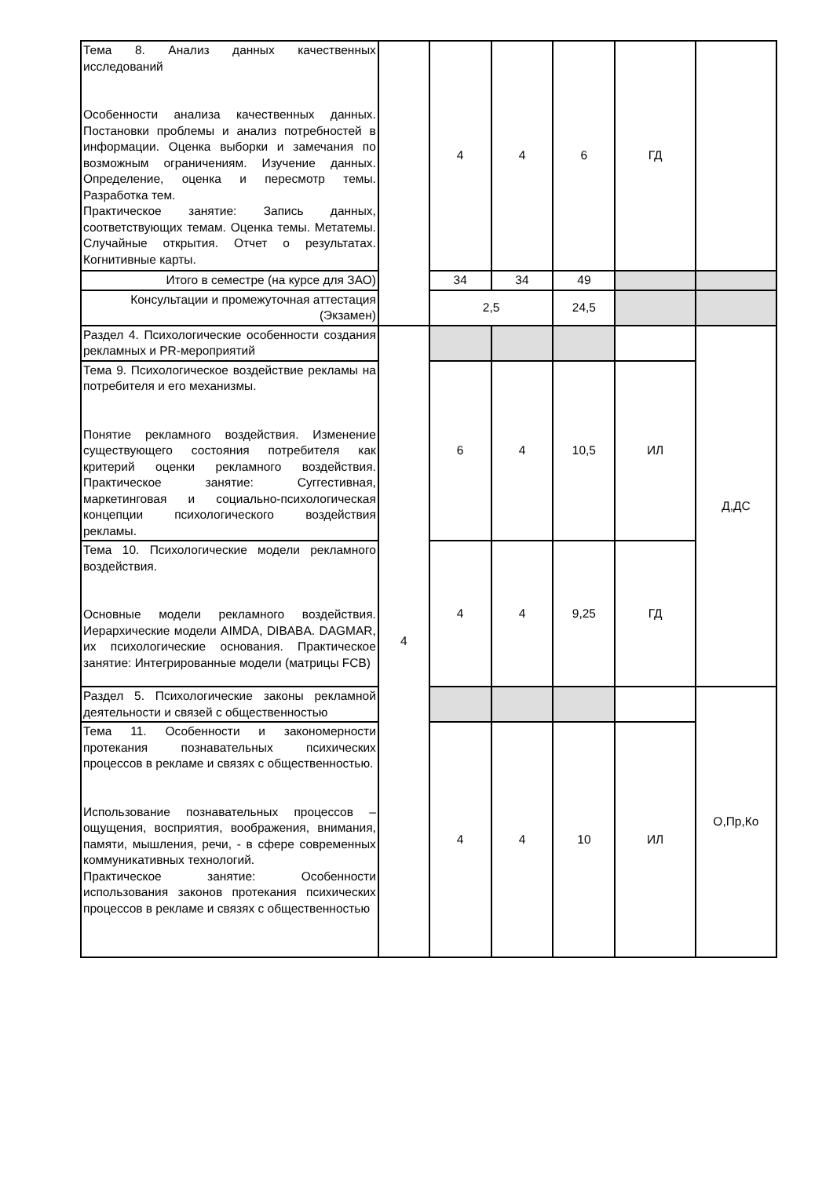| Тема 8. Анализ данных качественных исследований Особенности анализа качественных данных. Постановки проблемы и анализ потребностей в информации. Оценка выборки и замечания по возможным ограничениям. Изучение данных. Определение, оценка и пересмотр темы. Разработка тем. Практическое занятие: Запись данных, соответствующих темам. Оценка темы. Метатемы. Случайные открытия. Отчет о результатах. Когнитивные карты. | | 4 | 4 | 6 | ГД | |
| Итого в семестре (на курсе для ЗАО) | | 34 | 34 | 49 | | |
| Консультации и промежуточная аттестация (Экзамен) | | 2,5 | | 24,5 | | |
| Раздел 4. Психологические особенности создания рекламных и PR-мероприятий | 4 | | | | | Д,ДС |
| Тема 9. Психологическое воздействие рекламы на потребителя и его механизмы. Понятие рекламного воздействия. Изменение существующего состояния потребителя как критерий оценки рекламного воздействия. Практическое занятие: Суггестивная, маркетинговая и социально-психологическая концепции психологического воздействия рекламы. | | 6 | 4 | 10,5 | ИЛ | |
| Тема 10. Психологические модели рекламного воздействия. Основные модели рекламного воздействия. Иерархические модели AIMDA, DIBABA. DAGMAR, их психологические основания. Практическое занятие: Интегрированные модели (матрицы FCB) | | 4 | 4 | 9,25 | ГД | |
| Раздел 5. Психологические законы рекламной деятельности и связей с общественностью | | | | | | О,Пр,Ко |
| Тема 11. Особенности и закономерности протекания познавательных психических процессов в рекламе и связях с общественностью. Использование познавательных процессов – ощущения, восприятия, воображения, внимания, памяти, мышления, речи, - в сфере современных коммуникативных технологий. Практическое занятие: Особенности использования законов протекания психических процессов в рекламе и связях с общественностью | | 4 | 4 | 10 | ИЛ | |